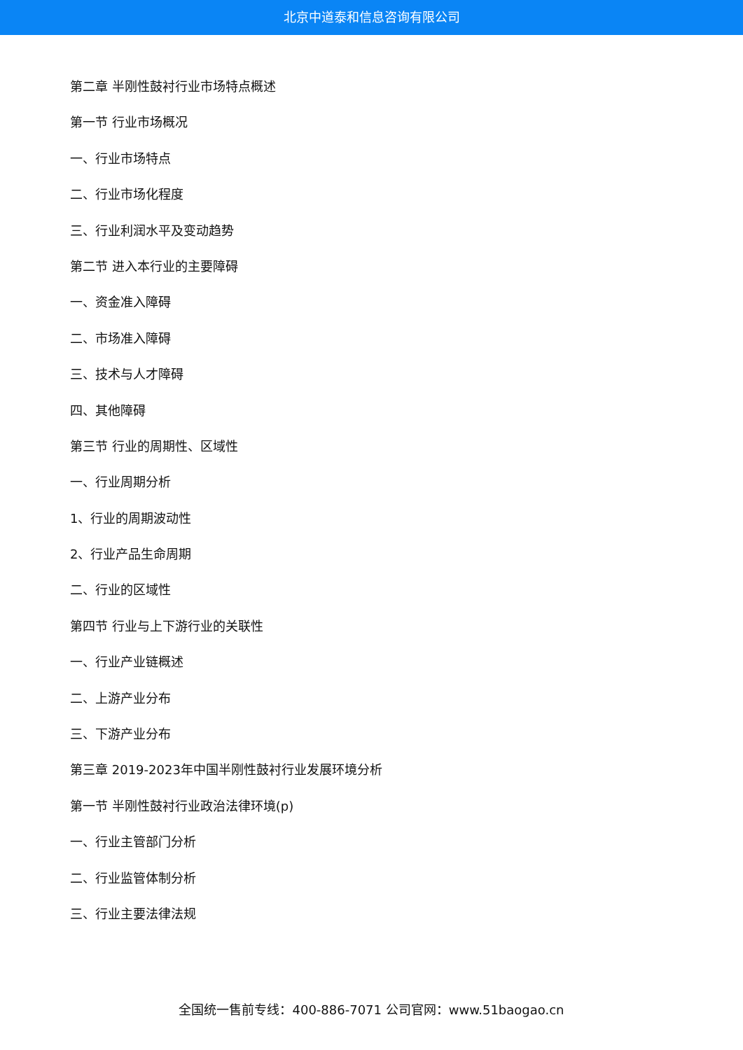北京中道泰和信息咨询有限公司
第二章 半刚性鼓衬行业市场特点概述
第一节 行业市场概况
一、行业市场特点
二、行业市场化程度
三、行业利润水平及变动趋势
第二节 进入本行业的主要障碍
一、资金准入障碍
二、市场准入障碍
三、技术与人才障碍
四、其他障碍
第三节 行业的周期性、区域性
一、行业周期分析
1、行业的周期波动性
2、行业产品生命周期
二、行业的区域性
第四节 行业与上下游行业的关联性
一、行业产业链概述
二、上游产业分布
三、下游产业分布
第三章 2019-2023年中国半刚性鼓衬行业发展环境分析
第一节 半刚性鼓衬行业政治法律环境(p)
一、行业主管部门分析
二、行业监管体制分析
三、行业主要法律法规
全国统一售前专线：400-886-7071 公司官网：www.51baogao.cn